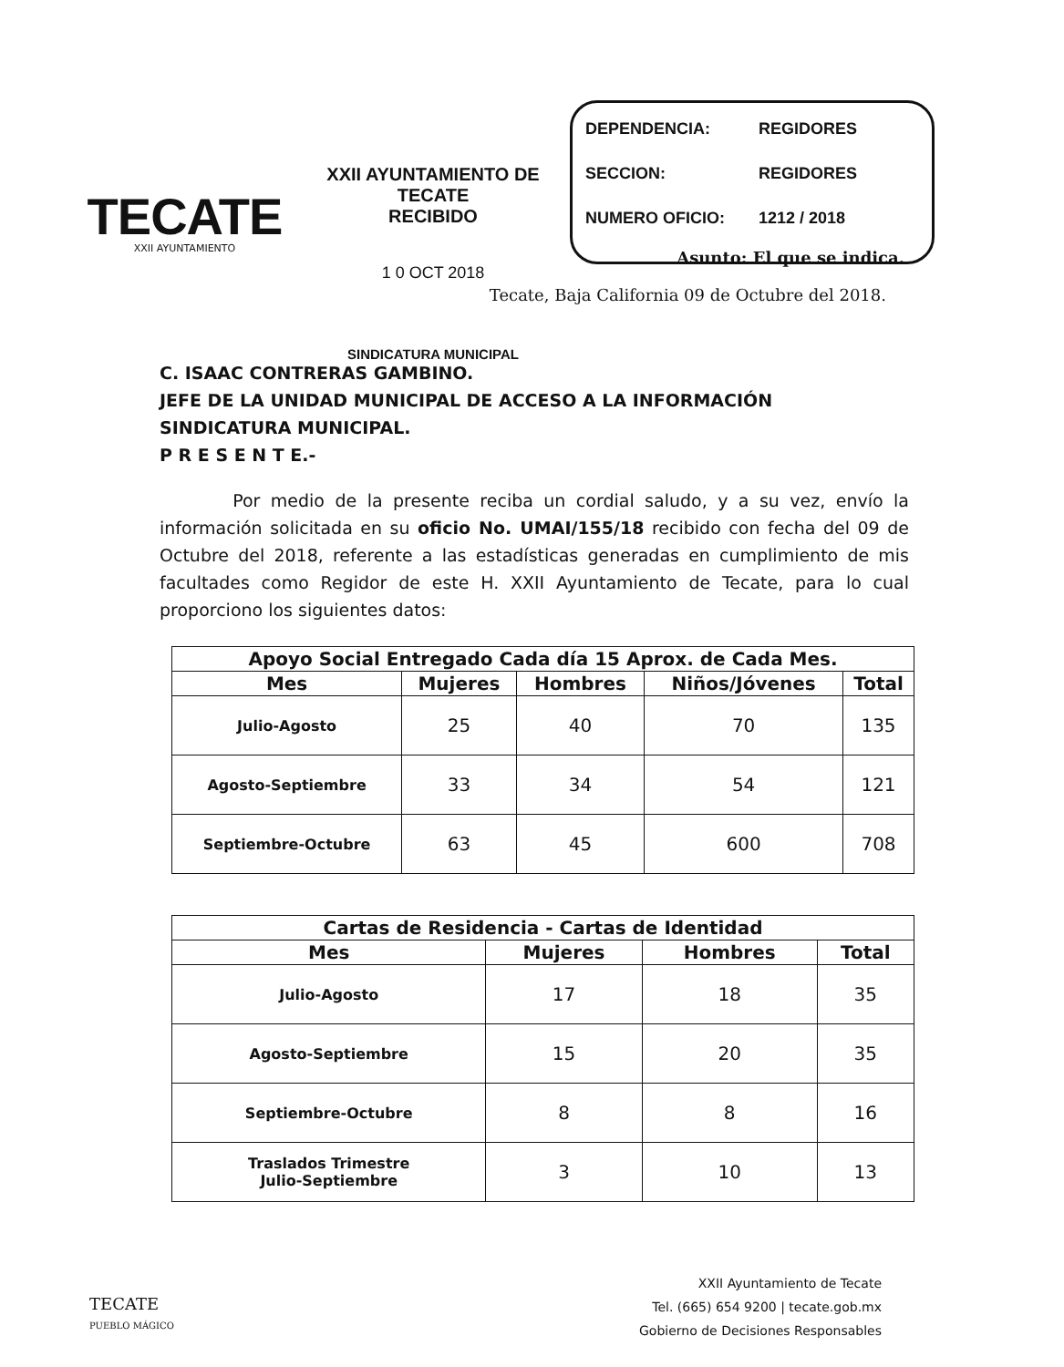TECATE
XXII AYUNTAMIENTO
XXII AYUNTAMIENTO DE TECATE
RECIBIDO
1 0 OCT 2018
SINDICATURA MUNICIPAL
DEPENDENCIA: REGIDORES
SECCION: REGIDORES
NUMERO OFICIO: 1212 / 2018
Asunto: El que se indica.
Tecate, Baja California 09 de Octubre del 2018.
C. ISAAC CONTRERAS GAMBINO.
JEFE DE LA UNIDAD MUNICIPAL DE ACCESO A LA INFORMACIÓN
SINDICATURA MUNICIPAL.
P R E S E N T E.-
Por medio de la presente reciba un cordial saludo, y a su vez, envío la información solicitada en su oficio No. UMAI/155/18 recibido con fecha del 09 de Octubre del 2018, referente a las estadísticas generadas en cumplimiento de mis facultades como Regidor de este H. XXII Ayuntamiento de Tecate, para lo cual proporciono los siguientes datos:
| Apoyo Social Entregado Cada día 15 Aprox. de Cada Mes. | | | | |
| --- | --- | --- | --- | --- |
| Mes | Mujeres | Hombres | Niños/Jóvenes | Total |
| Julio-Agosto | 25 | 40 | 70 | 135 |
| Agosto-Septiembre | 33 | 34 | 54 | 121 |
| Septiembre-Octubre | 63 | 45 | 600 | 708 |
| Cartas de Residencia - Cartas de Identidad | | | |
| --- | --- | --- | --- |
| Mes | Mujeres | Hombres | Total |
| Julio-Agosto | 17 | 18 | 35 |
| Agosto-Septiembre | 15 | 20 | 35 |
| Septiembre-Octubre | 8 | 8 | 16 |
| Traslados Trimestre Julio-Septiembre | 3 | 10 | 13 |
TECATE
PUEBLO MÁGICO
XXII Ayuntamiento de Tecate
Tel. (665) 654 9200 | tecate.gob.mx
Gobierno de Decisiones Responsables